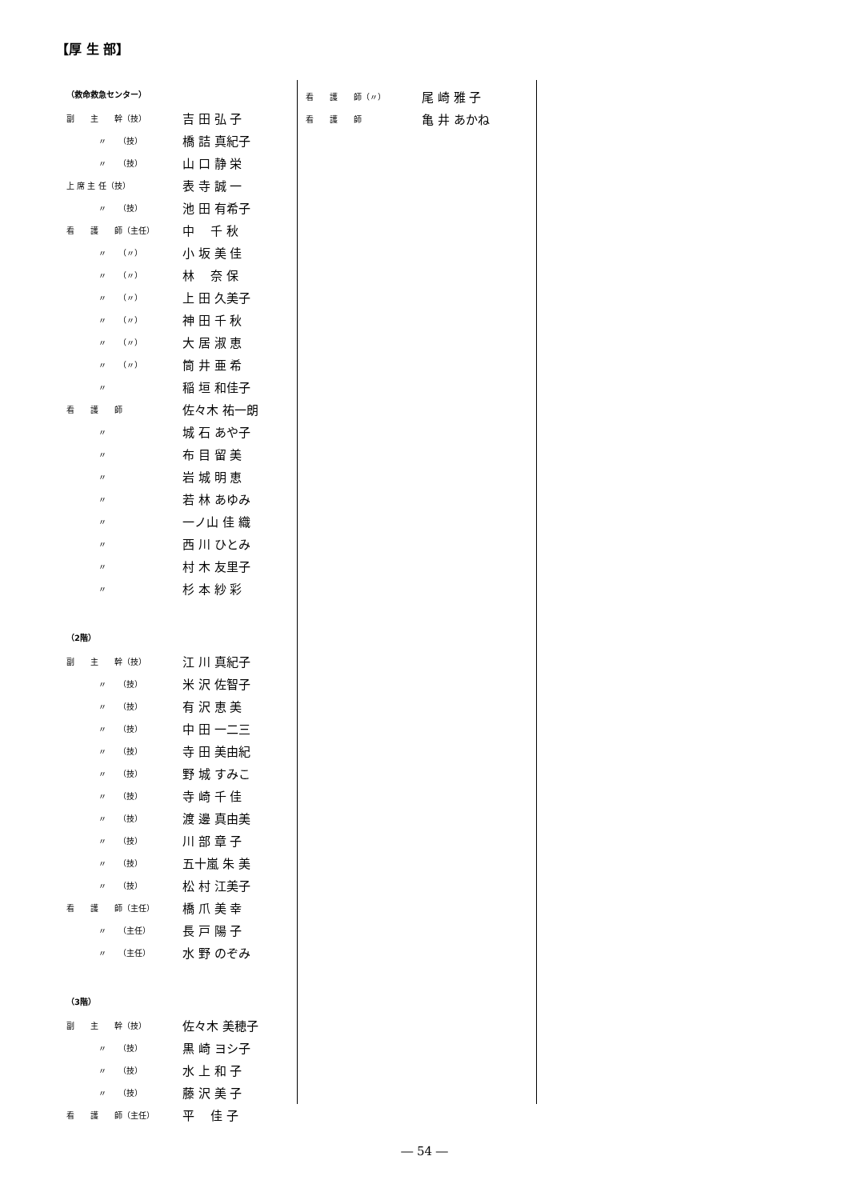【厚 生 部】
（救命救急センター）
| 副 主 幹（技） | 吉 田 弘 子 |
| 〃 （技） | 橋 詰 真紀子 |
| 〃 （技） | 山 口 静 栄 |
| 上 席 主 任（技） | 表 寺 誠 一 |
| 〃 （技） | 池 田 有希子 |
| 看 護 師（主任） | 中 千 秋 |
| 〃 （〃） | 小 坂 美 佳 |
| 〃 （〃） | 林 奈 保 |
| 〃 （〃） | 上 田 久美子 |
| 〃 （〃） | 神 田 千 秋 |
| 〃 （〃） | 大 居 淑 恵 |
| 〃 （〃） | 筒 井 亜 希 |
| 〃 | 稲 垣 和佳子 |
| 看 護 師 | 佐々木 祐一朗 |
| 〃 | 城 石 あや子 |
| 〃 | 布 目 留 美 |
| 〃 | 岩 城 明 恵 |
| 〃 | 若 林 あゆみ |
| 〃 | 一ノ山 佳 織 |
| 〃 | 西 川 ひとみ |
| 〃 | 村 木 友里子 |
| 〃 | 杉 本 紗 彩 |
（2階）
| 副 主 幹（技） | 江 川 真紀子 |
| 〃 （技） | 米 沢 佐智子 |
| 〃 （技） | 有 沢 恵 美 |
| 〃 （技） | 中 田 一二三 |
| 〃 （技） | 寺 田 美由紀 |
| 〃 （技） | 野 城 すみこ |
| 〃 （技） | 寺 崎 千 佳 |
| 〃 （技） | 渡 邊 真由美 |
| 〃 （技） | 川 部 章 子 |
| 〃 （技） | 五十嵐 朱 美 |
| 〃 （技） | 松 村 江美子 |
| 看 護 師（主任） | 橋 爪 美 幸 |
| 〃 （主任） | 長 戸 陽 子 |
| 〃 （主任） | 水 野 のぞみ |
（3階）
| 副 主 幹（技） | 佐々木 美穂子 |
| 〃 （技） | 黒 崎 ヨシ子 |
| 〃 （技） | 水 上 和 子 |
| 〃 （技） | 藤 沢 美 子 |
| 看 護 師（主任） | 平 佳 子 |
| 看 護 師（〃） | 尾 崎 雅 子 |
| 看 護 師 | 亀 井 あかね |
― 54 ―